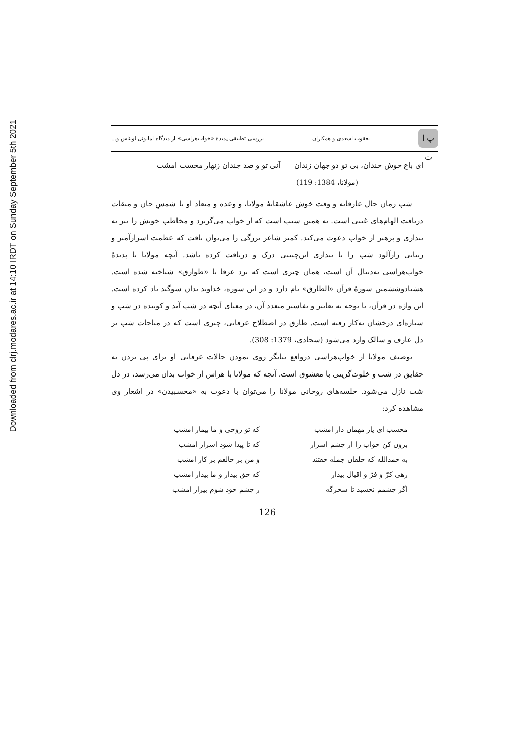Downloaded from clrj.modares.ac.ir at 14:10 IRDT on Sunday September 5th 2021
پ ا ت
یعقوب اسعدی و همکاران بررسی تطبیقی پدیدۀ «خواب‌هراسی» از دیدگاه امانوئل لویناس و...
ای باغ خوش خندان، بی تو دو جهان زندان آنی تو و صد چندان زنهار مخسب امشب
(مولانا، 1384: 119)
شب زمان حال عارفانه و وقت خوش عاشقانۀ مولانا، و وعده و میعاد او با شمسِ جان و میقات دریافت الهام‌های غیبی است. به همین سبب است که از خواب می‌گریزد و مخاطب خویش را نیز به بیداری و پرهیز از خواب دعوت می‌کند. کمتر شاعر بزرگی را می‌توان یافت که عظمت اسرارآمیز و زیبایی رازآلود شب را با بیداری این‌چنینی درک و دریافت کرده باشد. آنچه مولانا با پدیدۀ خواب‌هراسی به‌دنبال آن است، همان چیزی است که نزد عرفا با «طوارق» شناخته شده است. هشتادوششمین سورۀ قرآن «الطارق» نام دارد و در این سوره، خداوند بدان سوگند یاد کرده است. این واژه در قرآن، با توجه به تعابیر و تفاسیر متعدد آن، در معنای آنچه در شب آید و کوبنده در شب و ستاره‌ای درخشان به‌کار رفته است. طارق در اصطلاح عرفانی، چیزی است که در مناجات شب بر دل عارف و سالک وارد می‌شود (سجادی، 1379: 308).
توصیف مولانا از خواب‌هراسی درواقع بیانگر روی نمودن حالات عرفانی او برای پی بردن به حقایق در شب و خلوت‌گزینی با معشوق است. آنچه که مولانا با هراس از خواب بدان می‌رسد، در دل شب نازل می‌شود. خلسه‌های روحانی مولانا را می‌توان با دعوت به «مخسبیدن» در اشعار وی مشاهده کرد:
| مخسب ای یار مهمان دار امشب | که تو روحی و ما بیمار امشب |
| برون کن خواب را از چشم اسرار | که تا پیدا شود اسرار امشب |
| به حمدالله که خلقان جمله خفتند | و من بر خالقم بر کار امشب |
| زهی کرّ و فرّ و اقبال بیدار | که حق بیدار و ما بیدار امشب |
| اگر چشمم نخسبد تا سحرگه | ز چشم خود شوم بیزار امشب |
126